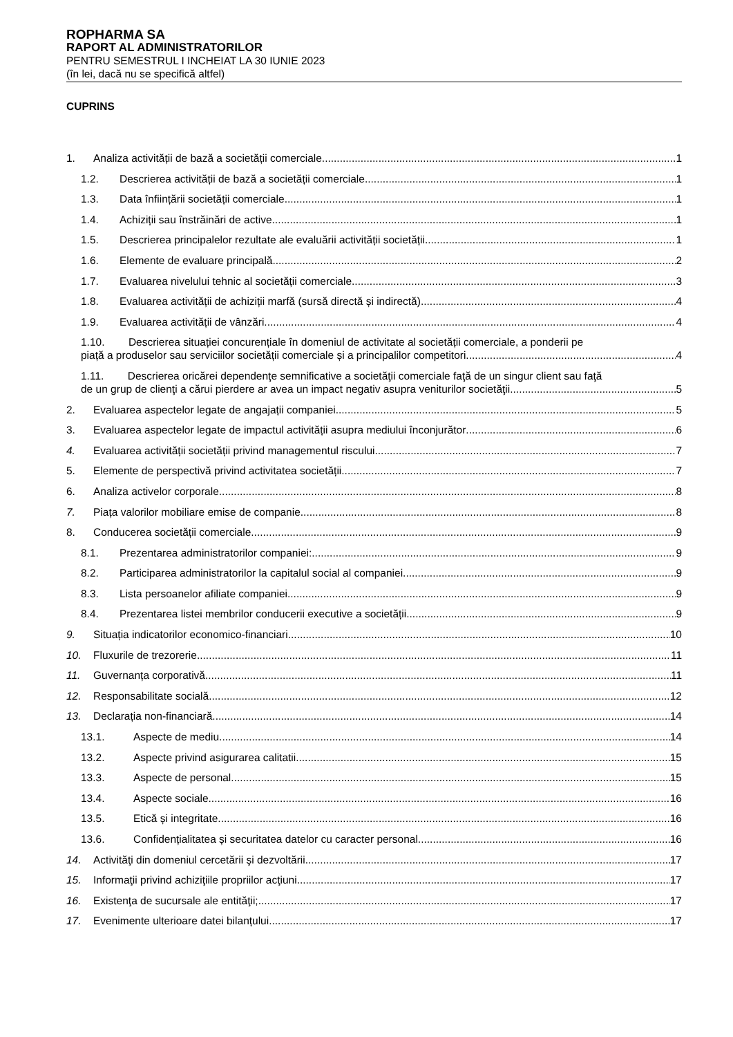ROPHARMA SA
RAPORT AL ADMINISTRATORILOR
PENTRU SEMESTRUL I INCHEIAT LA 30 IUNIE 2023
(în lei, dacă nu se specifică altfel)
CUPRINS
1. Analiza activității de bază a societății comerciale 1
1.2. Descrierea activității de bază a societății comerciale 1
1.3. Data înființării societății comerciale 1
1.4. Achiziții sau înstrăinări de active 1
1.5. Descrierea principalelor rezultate ale evaluării activității societății 1
1.6. Elemente de evaluare principală 2
1.7. Evaluarea nivelului tehnic al societății comerciale 3
1.8. Evaluarea activității de achiziții marfă (sursă directă și indirectă) 4
1.9. Evaluarea activității de vânzări 4
1.10. Descrierea situației concurențiale în domeniul de activitate al societății comerciale, a ponderii pe
piață a produselor sau serviciilor societății comerciale și a principalilor competitori. 4
1.11. Descrierea oricărei dependenţe semnificative a societăţii comerciale faţă de un singur client sau faţă
de un grup de clienţi a cărui pierdere ar avea un impact negativ asupra veniturilor societăţii. 5
2. Evaluarea aspectelor legate de angajații companiei 5
3. Evaluarea aspectelor legate de impactul activității asupra mediului înconjurător 6
4. Evaluarea activității societății privind managementul riscului 7
5. Elemente de perspectivă privind activitatea societății 7
6. Analiza activelor corporale 8
7. Piața valorilor mobiliare emise de companie 8
8. Conducerea societății comerciale 9
8.1. Prezentarea administratorilor companiei: 9
8.2. Participarea administratorilor la capitalul social al companiei 9
8.3. Lista persoanelor afiliate companiei 9
8.4. Prezentarea listei membrilor conducerii executive a societății 9
9. Situația indicatorilor economico-financiari 10
10. Fluxurile de trezorerie 11
11. Guvernanța corporativă 11
12. Responsabilitate socială 12
13. Declarația non-financiară 14
13.1. Aspecte de mediu 14
13.2. Aspecte privind asigurarea calitatii 15
13.3. Aspecte de personal 15
13.4. Aspecte sociale 16
13.5. Etică și integritate 16
13.6. Confidențialitatea și securitatea datelor cu caracter personal 16
14. Activităţi din domeniul cercetării şi dezvoltării 17
15. Informaţii privind achiziţiile propriilor acţiuni 17
16. Existenţa de sucursale ale entităţii; 17
17. Evenimente ulterioare datei bilanțului 17